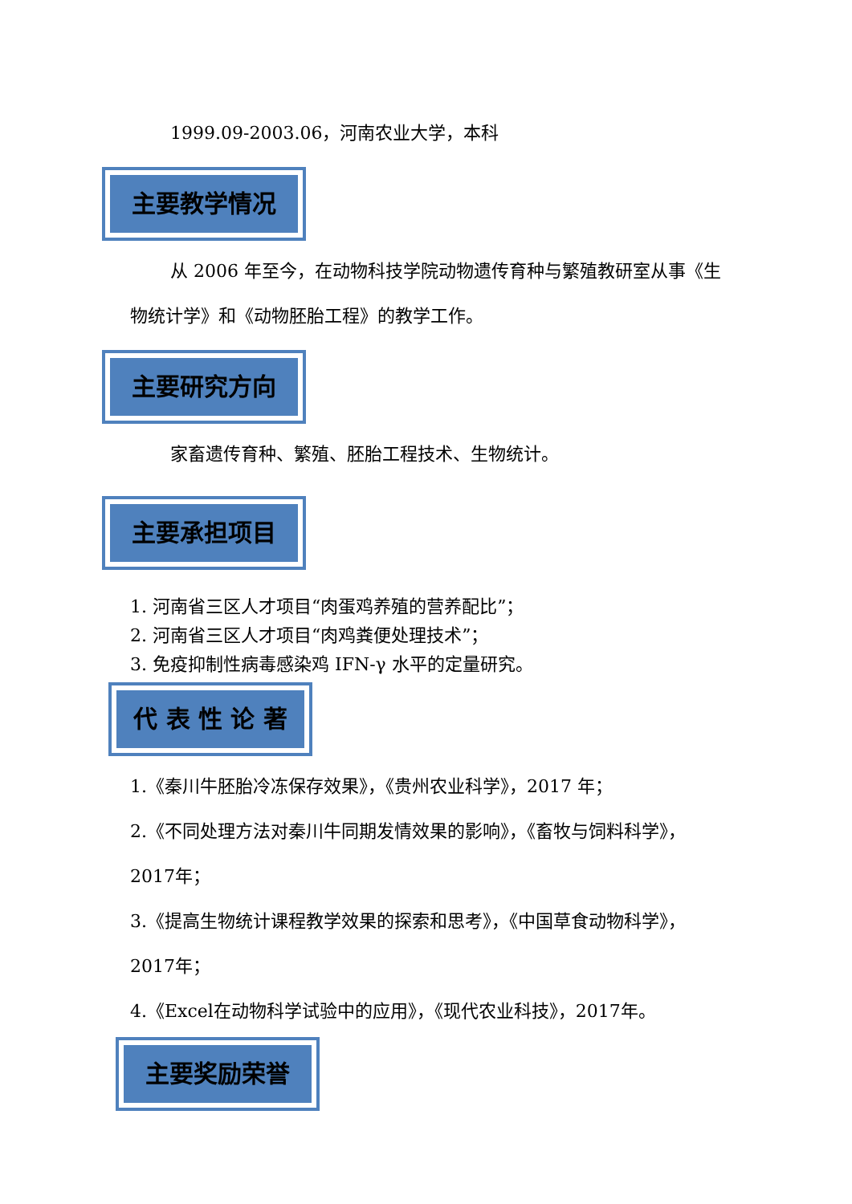1999.09-2003.06，河南农业大学，本科
主要教学情况
从 2006 年至今，在动物科技学院动物遗传育种与繁殖教研室从事《生物统计学》和《动物胚胎工程》的教学工作。
主要研究方向
家畜遗传育种、繁殖、胚胎工程技术、生物统计。
主要承担项目
1. 河南省三区人才项目“肉蛋鸡养殖的营养配比”；
2. 河南省三区人才项目“肉鸡粪便处理技术”；
3. 免疫抑制性病毒感染鸡 IFN-γ 水平的定量研究。
代 表 性 论 著
1.《秦川牛胚胎冷冻保存效果》，《贵州农业科学》，2017 年；
2.《不同处理方法对秦川牛同期发情效果的影响》，《畜牧与饲料科学》，2017年；
3.《提高生物统计课程教学效果的探索和思考》，《中国草食动物科学》，2017年；
4.《Excel在动物科学试验中的应用》，《现代农业科技》，2017年。
主要奖励荣誉